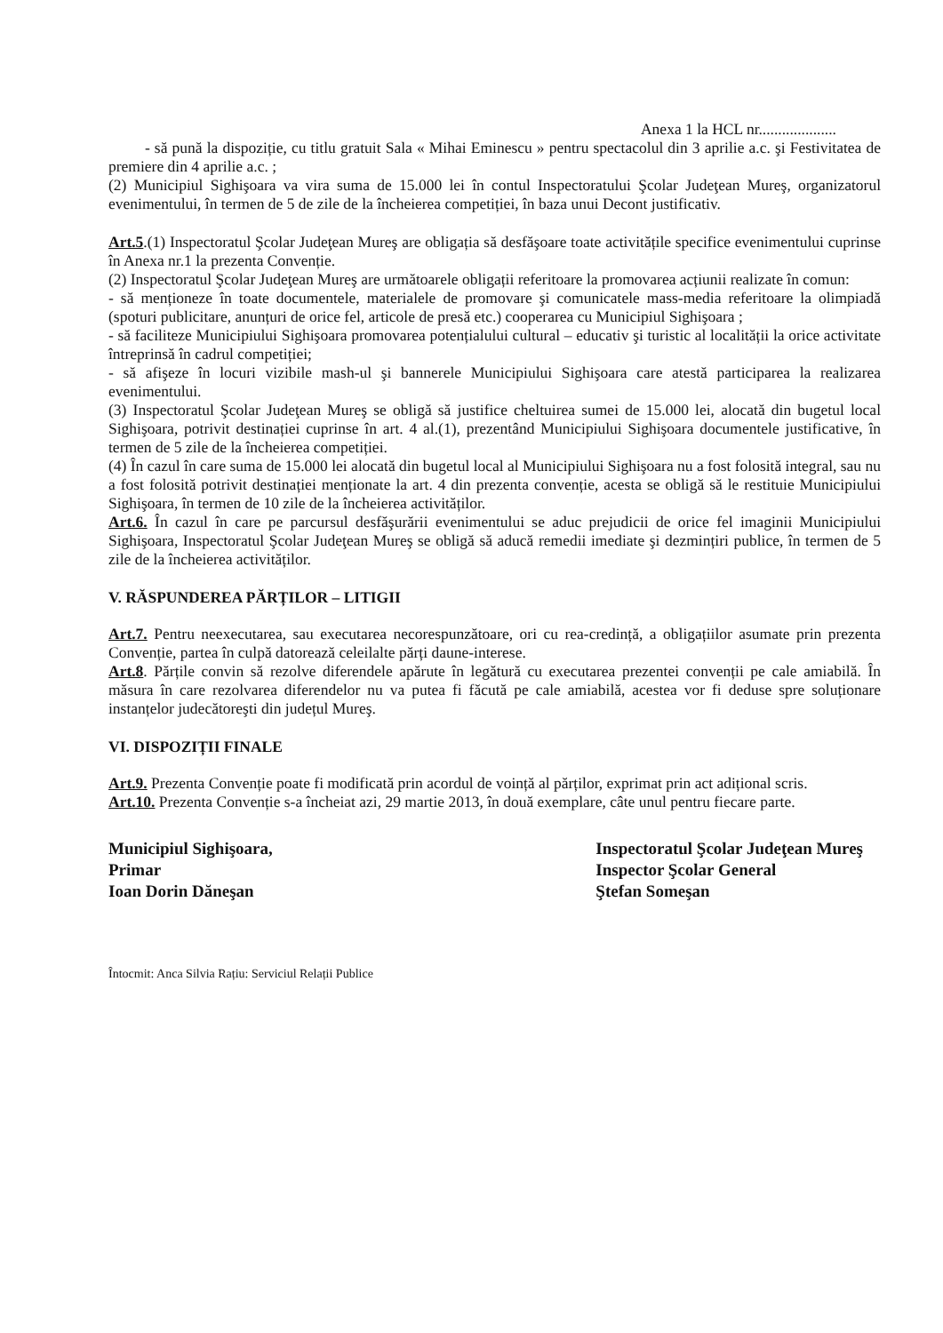Anexa 1 la HCL nr....................
- să pună la dispoziție, cu titlu gratuit Sala « Mihai Eminescu » pentru spectacolul din 3 aprilie a.c. şi Festivitatea de premiere din 4 aprilie a.c. ;
(2) Municipiul Sighişoara va vira suma de 15.000 lei în contul Inspectoratului Şcolar Judeţean Mureş, organizatorul evenimentului, în termen de 5 de zile de la încheierea competiției, în baza unui Decont justificativ.
Art.5.(1) Inspectoratul Şcolar Judeţean Mureş are obligația să desfăşoare toate activitățile specifice evenimentului cuprinse în Anexa nr.1 la prezenta Convenție.
(2) Inspectoratul Şcolar Judeţean Mureş are următoarele obligații referitoare la promovarea acțiunii realizate în comun:
- să menționeze în toate documentele, materialele de promovare şi comunicatele mass-media referitoare la olimpiadă (spoturi publicitare, anunțuri de orice fel, articole de presă etc.) cooperarea cu Municipiul Sighişoara ;
- să faciliteze Municipiului Sighişoara promovarea potențialului cultural – educativ şi turistic al localității la orice activitate întreprinsă în cadrul competiției;
- să afişeze în locuri vizibile mash-ul şi bannerele Municipiului Sighişoara care atestă participarea la realizarea evenimentului.
(3) Inspectoratul Şcolar Judeţean Mureş se obligă să justifice cheltuirea sumei de 15.000 lei, alocată din bugetul local Sighişoara, potrivit destinației cuprinse în art. 4 al.(1), prezentând Municipiului Sighişoara documentele justificative, în termen de 5 zile de la încheierea competiției.
(4) În cazul în care suma de 15.000 lei alocată din bugetul local al Municipiului Sighişoara nu a fost folosită integral, sau nu a fost folosită potrivit destinației menționate la art. 4 din prezenta convenție, acesta se obligă să le restituie Municipiului Sighişoara, în termen de 10 zile de la încheierea activităților.
Art.6. În cazul în care pe parcursul desfăşurării evenimentului se aduc prejudicii de orice fel imaginii Municipiului Sighişoara, Inspectoratul Şcolar Judeţean Mureş se obligă să aducă remedii imediate şi dezmințiri publice, în termen de 5 zile de la încheierea activităților.
V. RĂSPUNDEREA PĂRȚILOR – LITIGII
Art.7. Pentru neexecutarea, sau executarea necorespunzătoare, ori cu rea-credință, a obligațiilor asumate prin prezenta Convenție, partea în culpă datorează celeilalte părți daune-interese.
Art.8. Părțile convin să rezolve diferendele apărute în legătură cu executarea prezentei convenții pe cale amiabilă. În măsura în care rezolvarea diferendelor nu va putea fi făcută pe cale amiabilă, acestea vor fi deduse spre soluționare instanțelor judecătoreşti din județul Mureş.
VI. DISPOZIȚII FINALE
Art.9. Prezenta Convenție poate fi modificată prin acordul de voință al părților, exprimat prin act adițional scris.
Art.10. Prezenta Convenție s-a încheiat azi, 29 martie 2013, în două exemplare, câte unul pentru fiecare parte.
Municipiul Sighişoara,
Primar
Ioan Dorin Dăneşan
Inspectoratul Şcolar Judeţean Mureş
Inspector Şcolar General
Ştefan Someşan
Întocmit: Anca Silvia Rațiu: Serviciul Relații Publice